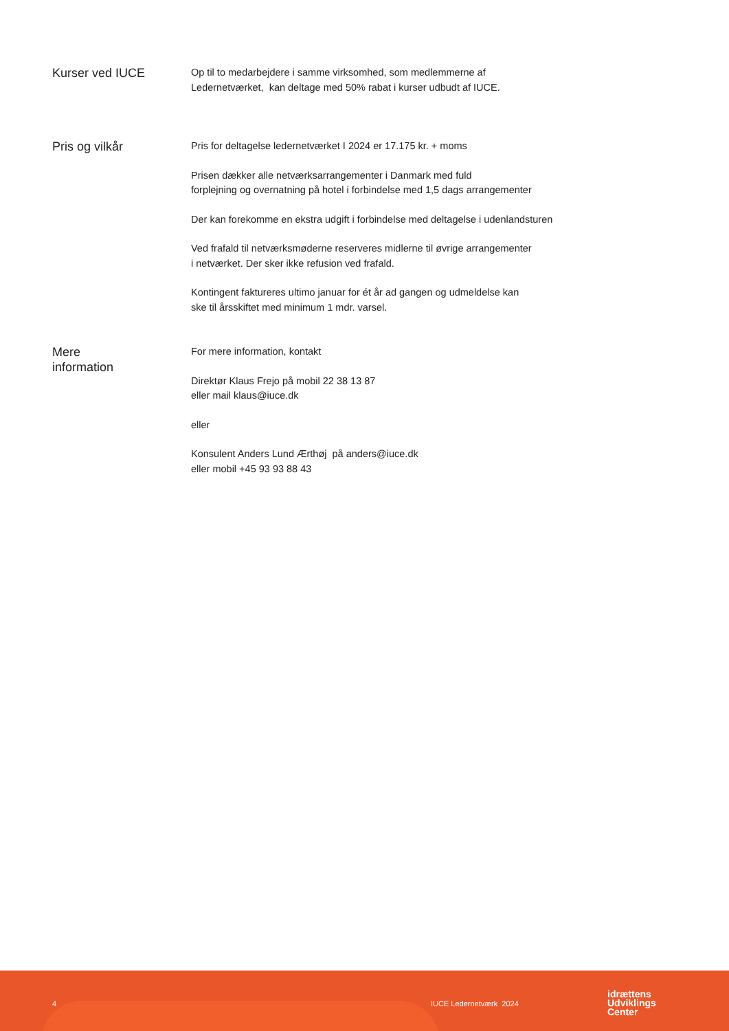Kurser ved IUCE
Op til to medarbejdere i samme virksomhed, som medlemmerne af
Ledernetværket, kan deltage med 50% rabat i kurser udbudt af IUCE.
Pris og vilkår
Pris for deltagelse ledernetværket I 2024 er 17.175 kr. + moms
Prisen dækker alle netværksarrangementer i Danmark med fuld
forplejning og overnatning på hotel i forbindelse med 1,5 dags arrangementer
Der kan forekomme en ekstra udgift i forbindelse med deltagelse i udenlandsturen
Ved frafald til netværksmøderne reserveres midlerne til øvrige arrangementer
i netværket. Der sker ikke refusion ved frafald.
Kontingent faktureres ultimo januar for ét år ad gangen og udmeldelse kan
ske til årsskiftet med minimum 1 mdr. varsel.
Mere
information
For mere information, kontakt
Direktør Klaus Frejo på mobil 22 38 13 87
eller mail klaus@iuce.dk
eller
Konsulent Anders Lund Ærthøj på anders@iuce.dk
eller mobil +45 93 93 88 43
4 IUCE Ledernetværk 2024
idrættens
Udviklings
Center